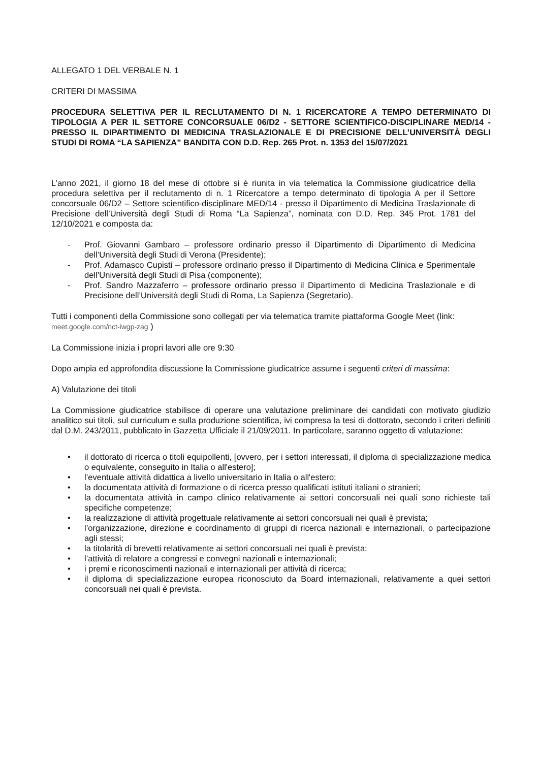ALLEGATO 1 DEL VERBALE N. 1
CRITERI DI MASSIMA
PROCEDURA SELETTIVA PER IL RECLUTAMENTO DI N. 1 RICERCATORE A TEMPO DETERMINATO DI TIPOLOGIA A PER IL SETTORE CONCORSUALE 06/D2 - SETTORE SCIENTIFICO-DISCIPLINARE MED/14 - PRESSO IL DIPARTIMENTO DI MEDICINA TRASLAZIONALE E DI PRECISIONE DELL’UNIVERSITÀ DEGLI STUDI DI ROMA “LA SAPIENZA” BANDITA CON D.D. Rep. 265 Prot. n. 1353 del 15/07/2021
L’anno 2021, il giorno 18 del mese di ottobre si è riunita in via telematica la Commissione giudicatrice della procedura selettiva per il reclutamento di n. 1 Ricercatore a tempo determinato di tipologia A per il Settore concorsuale 06/D2 – Settore scientifico-disciplinare MED/14 - presso il Dipartimento di Medicina Traslazionale di Precisione dell’Università degli Studi di Roma “La Sapienza”, nominata con D.D. Rep. 345 Prot. 1781 del 12/10/2021 e composta da:
- Prof. Giovanni Gambaro – professore ordinario presso il Dipartimento di Dipartimento di Medicina dell’Università degli Studi di Verona (Presidente);
- Prof. Adamasco Cupisti – professore ordinario presso il Dipartimento di Medicina Clinica e Sperimentale dell’Università degli Studi di Pisa (componente);
- Prof. Sandro Mazzaferro – professore ordinario presso il Dipartimento di Medicina Traslazionale e di Precisione dell’Università degli Studi di Roma, La Sapienza (Segretario).
Tutti i componenti della Commissione sono collegati per via telematica tramite piattaforma Google Meet (link: meet.google.com/nct-iwgp-zag )
La Commissione inizia i propri lavori alle ore 9:30
Dopo ampia ed approfondita discussione la Commissione giudicatrice assume i seguenti criteri di massima:
A) Valutazione dei titoli
La Commissione giudicatrice stabilisce di operare una valutazione preliminare dei candidati con motivato giudizio analitico sui titoli, sul curriculum e sulla produzione scientifica, ivi compresa la tesi di dottorato, secondo i criteri definiti dal D.M. 243/2011, pubblicato in Gazzetta Ufficiale il 21/09/2011. In particolare, saranno oggetto di valutazione:
• il dottorato di ricerca o titoli equipollenti, [ovvero, per i settori interessati, il diploma di specializzazione medica o equivalente, conseguito in Italia o all'estero];
• l’eventuale attività didattica a livello universitario in Italia o all'estero;
• la documentata attività di formazione o di ricerca presso qualificati istituti italiani o stranieri;
• la documentata attività in campo clinico relativamente ai settori concorsuali nei quali sono richieste tali specifiche competenze;
• la realizzazione di attività progettuale relativamente ai settori concorsuali nei quali è prevista;
• l’organizzazione, direzione e coordinamento di gruppi di ricerca nazionali e internazionali, o partecipazione agli stessi;
• la titolarità di brevetti relativamente ai settori concorsuali nei quali è prevista;
• l’attività di relatore a congressi e convegni nazionali e internazionali;
• i premi e riconoscimenti nazionali e internazionali per attività di ricerca;
• il diploma di specializzazione europea riconosciuto da Board internazionali, relativamente a quei settori concorsuali nei quali è prevista.